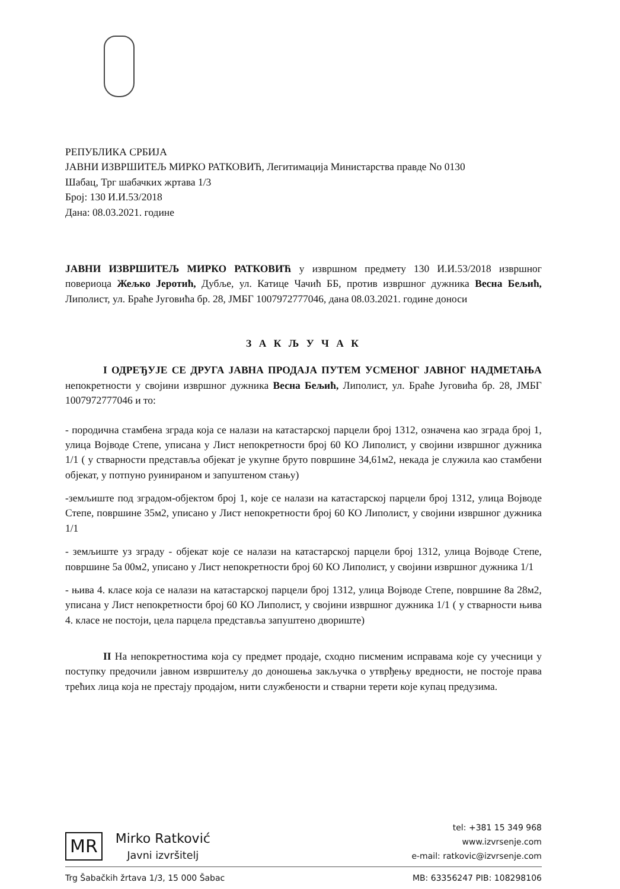РЕПУБЛИКА СРБИЈА
ЈАВНИ ИЗВРШИТЕЉ МИРКО РАТКОВИЋ, Легитимација Министарства правде No 0130
Шабац, Трг шабачких жртава 1/3
Број: 130 И.И.53/2018
Дана: 08.03.2021. године
ЈАВНИ ИЗВРШИТЕЉ МИРКО РАТКОВИЋ у извршном предмету 130 И.И.53/2018 извршног повериоца Жељко Јеротић, Дубље, ул. Катице Чачић ББ, против извршног дужника Весна Бељић, Липолист, ул. Браће Југовића бр. 28, ЈМБГ 1007972777046, дана 08.03.2021. године доноси
З А К Љ У Ч А К
I ОДРЕЂУЈЕ СЕ ДРУГА ЈАВНА ПРОДАЈА ПУТЕМ УСМЕНОГ ЈАВНОГ НАДМЕТАЊА непокретности у својини извршног дужника Весна Бељић, Липолист, ул. Браће Југовића бр. 28, ЈМБГ 1007972777046 и то:
- породична стамбена зграда која се налази на катастарској парцели број 1312, означена као зграда број 1, улица Војводе Степе, уписана у Лист непокретности број 60 КО Липолист, у својини извршног дужника 1/1 ( у стварности представља објекат је укупне бруто површине 34,61м2, некада је служила као стамбени објекат, у потпуно руинираном и запуштеном стању)
-земљиште под зградом-објектом број 1, које се налази на катастарској парцели број 1312, улица Војводе Степе, површине 35м2, уписано у Лист непокретности број 60 КО Липолист, у својини извршног дужника 1/1
- земљиште уз зграду - објекат које се налази на катастарској парцели број 1312, улица Војводе Степе, површине 5а 00м2, уписано у Лист непокретности број 60 КО Липолист, у својини извршног дужника 1/1
- њива 4. класе која се налази на катастарској парцели број 1312, улица Војводе Степе, површине 8а 28м2, уписана у Лист непокретности број 60 КО Липолист, у својини извршног дужника 1/1 ( у стварности њива 4. класе не постоји, цела парцела представља запуштено двориште)
II На непокретностима која су предмет продаје, сходно писменим исправама које су учесници у поступку предочили јавном извршитељу до доношења закључка о утврђењу вредности, не постоје права трећих лица која не престају продајом, нити службености и стварни терети које купац предузима.
MR
Mirko Ratković
Javni izvršitelj
tel: +381 15 349 968
www.izvrsenje.com
e-mail: ratkovic@izvrsenje.com
Trg Šabačkih žrtava 1/3, 15 000 Šabac MB: 63356247 PIB: 108298106